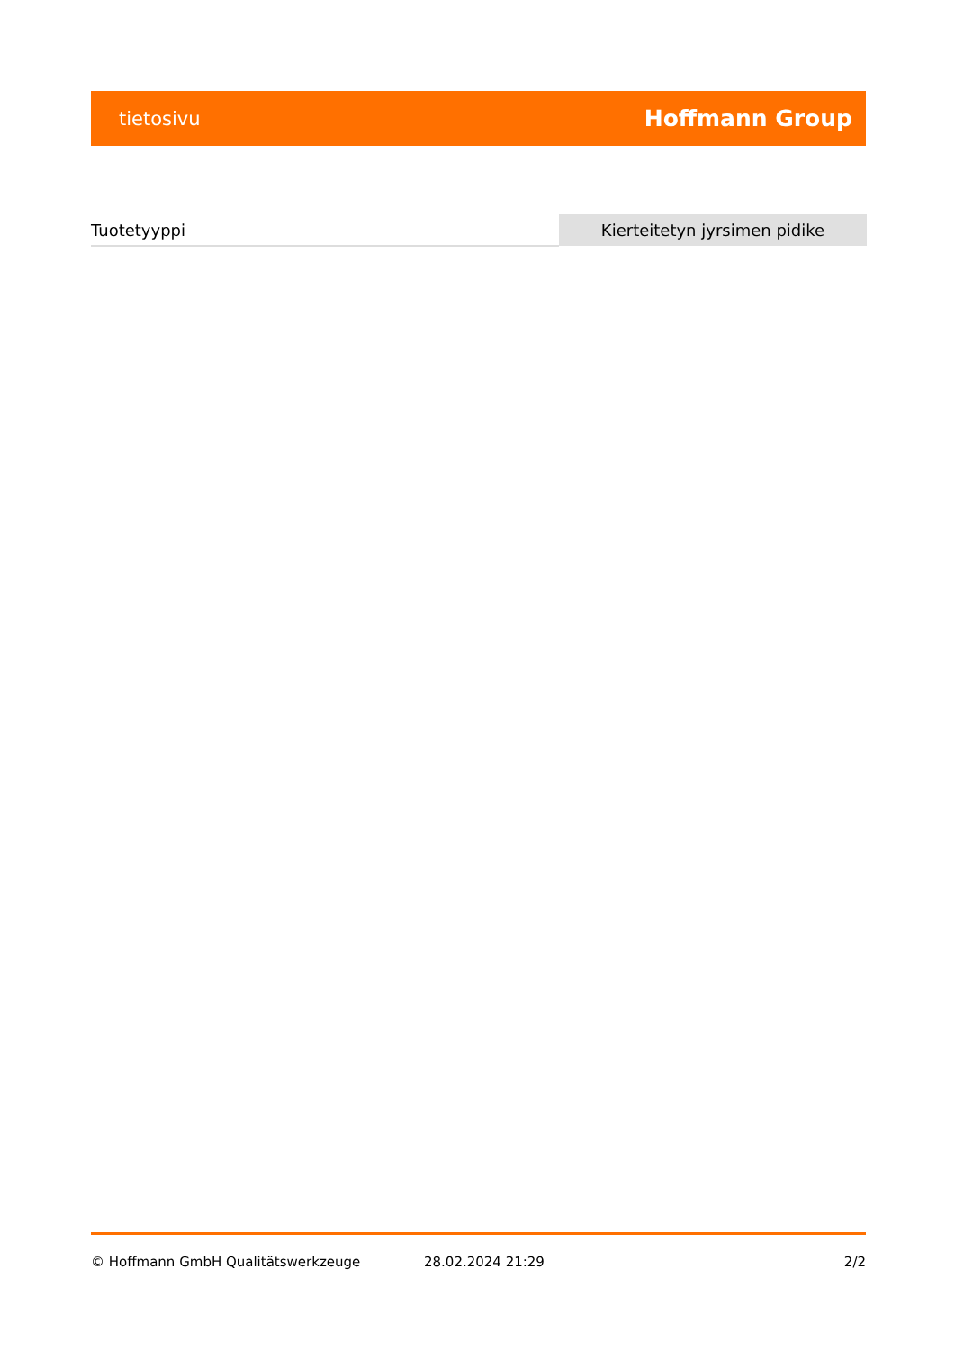tietosivu Hoffmann Group
| Tuotetyyppi | Kierteitetyn jyrsimen pidike |
© Hoffmann GmbH Qualitätswerkzeuge 28.02.2024 21:29 2/2